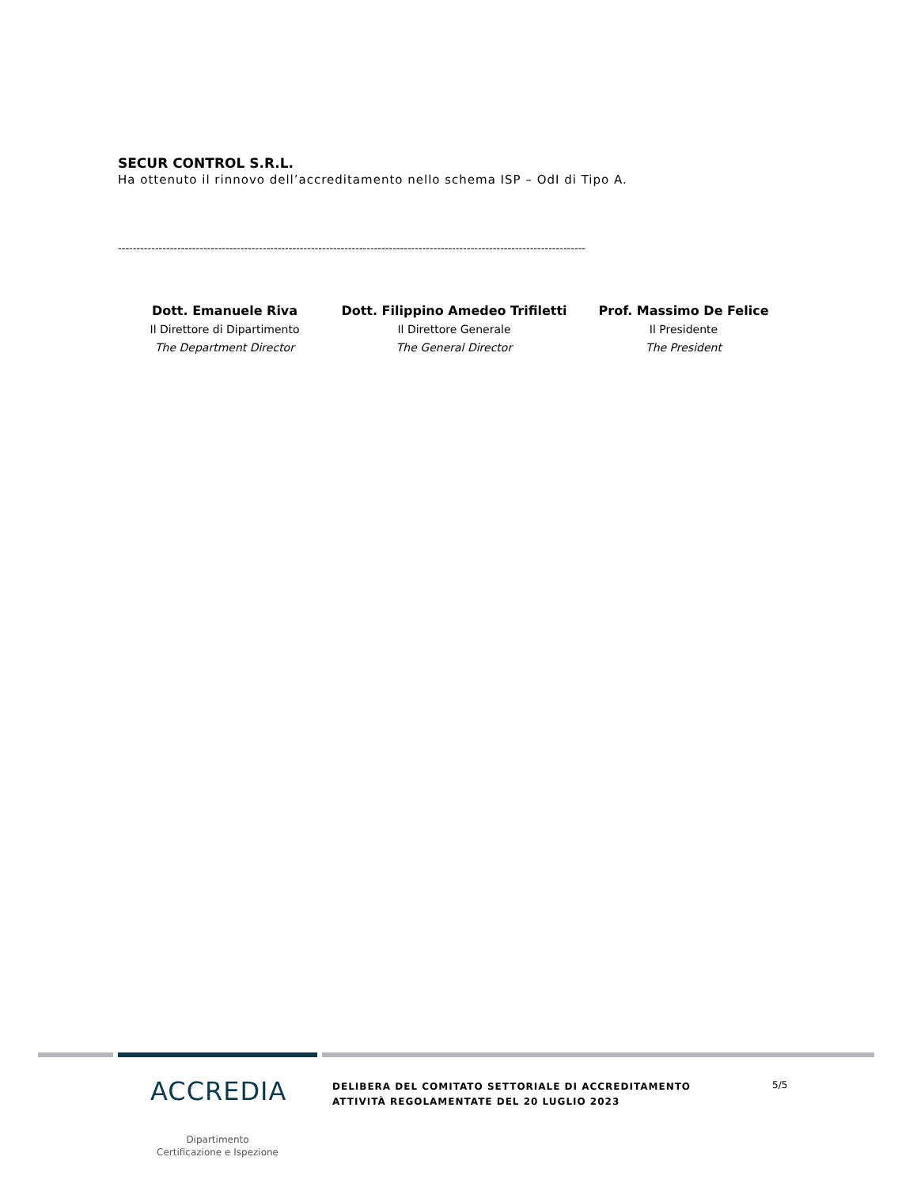SECUR CONTROL S.R.L.
Ha ottenuto il rinnovo dell’accreditamento nello schema ISP – OdI di Tipo A.
------------------------------------------------------------------------------------------------------------------------------
Dott. Emanuele Riva
Il Direttore di Dipartimento
The Department Director
Dott. Filippino Amedeo Trifiletti
Il Direttore Generale
The General Director
Prof. Massimo De Felice
Il Presidente
The President
ACCREDIA
Dipartimento
Certificazione e Ispezione
DELIBERA DEL COMITATO SETTORIALE DI ACCREDITAMENTO
ATTIVITÀ REGOLAMENTATE DEL 20 LUGLIO 2023
5/5